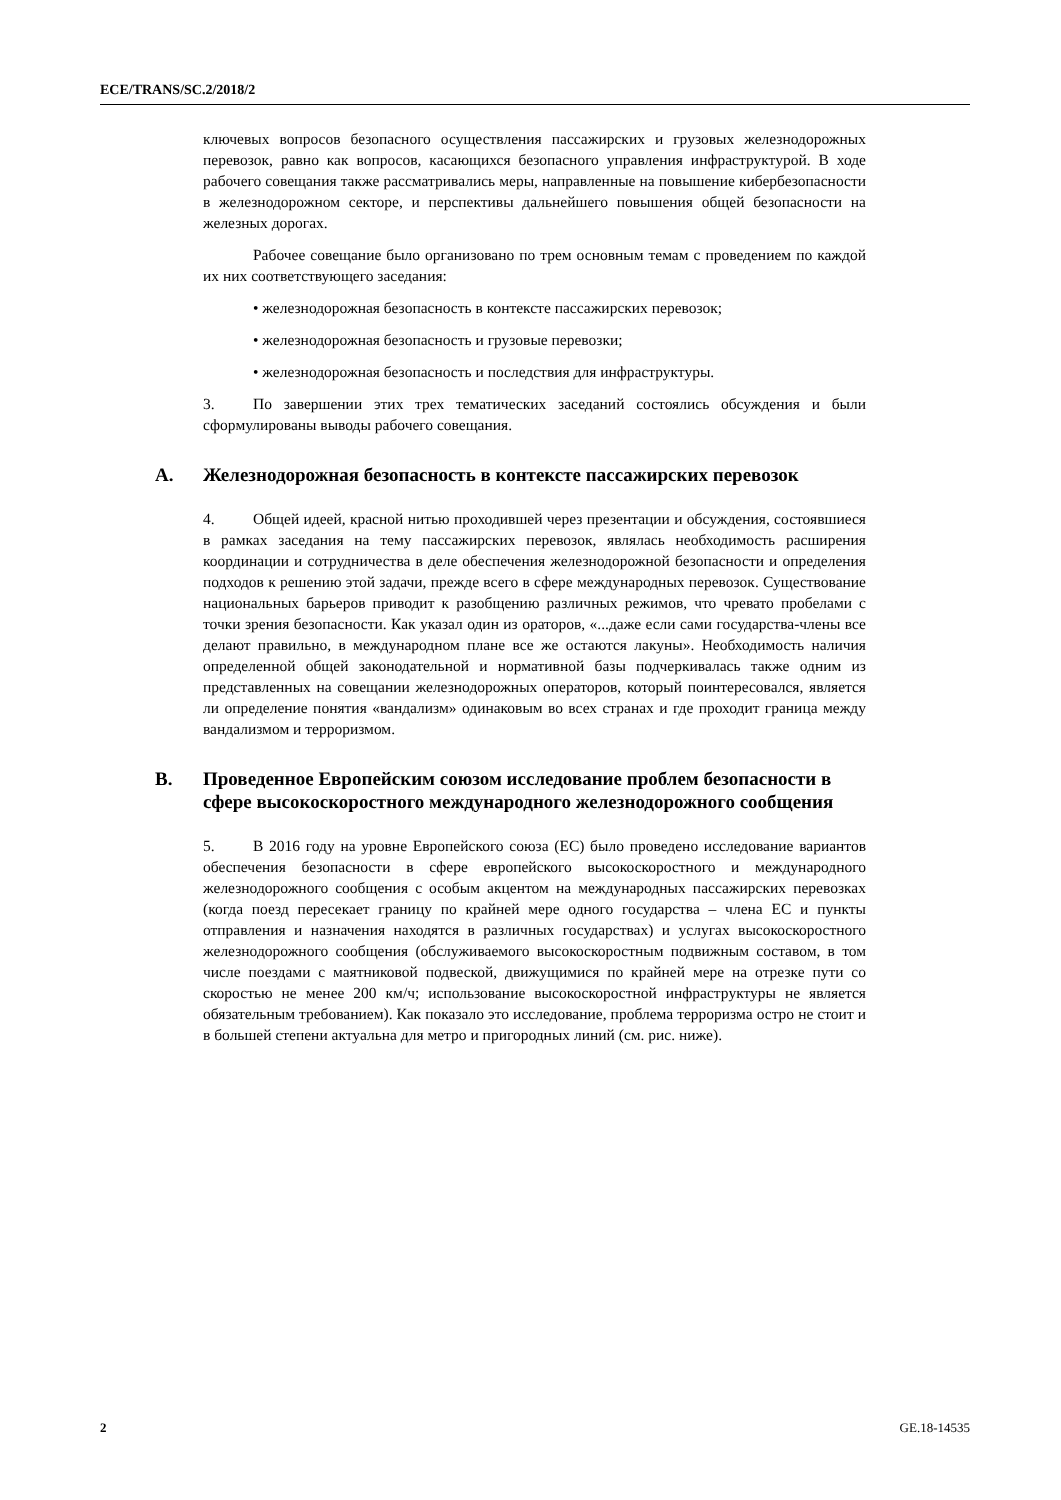ECE/TRANS/SC.2/2018/2
ключевых вопросов безопасного осуществления пассажирских и грузовых железнодорожных перевозок, равно как вопросов, касающихся безопасного управления инфраструктурой. В ходе рабочего совещания также рассматривались меры, направленные на повышение кибербезопасности в железнодорожном секторе, и перспективы дальнейшего повышения общей безопасности на железных дорогах.
Рабочее совещание было организовано по трем основным темам с проведением по каждой их них соответствующего заседания:
• железнодорожная безопасность в контексте пассажирских перевозок;
• железнодорожная безопасность и грузовые перевозки;
• железнодорожная безопасность и последствия для инфраструктуры.
3. По завершении этих трех тематических заседаний состоялись обсуждения и были сформулированы выводы рабочего совещания.
A. Железнодорожная безопасность в контексте пассажирских перевозок
4. Общей идеей, красной нитью проходившей через презентации и обсуждения, состоявшиеся в рамках заседания на тему пассажирских перевозок, являлась необходимость расширения координации и сотрудничества в деле обеспечения железнодорожной безопасности и определения подходов к решению этой задачи, прежде всего в сфере международных перевозок. Существование национальных барьеров приводит к разобщению различных режимов, что чревато пробелами с точки зрения безопасности. Как указал один из ораторов, «...даже если сами государства-члены все делают правильно, в международном плане все же остаются лакуны». Необходимость наличия определенной общей законодательной и нормативной базы подчеркивалась также одним из представленных на совещании железнодорожных операторов, который поинтересовался, является ли определение понятия «вандализм» одинаковым во всех странах и где проходит граница между вандализмом и терроризмом.
B. Проведенное Европейским союзом исследование проблем безопасности в сфере высокоскоростного международного железнодорожного сообщения
5. В 2016 году на уровне Европейского союза (ЕС) было проведено исследование вариантов обеспечения безопасности в сфере европейского высокоскоростного и международного железнодорожного сообщения с особым акцентом на международных пассажирских перевозках (когда поезд пересекает границу по крайней мере одного государства – члена ЕС и пункты отправления и назначения находятся в различных государствах) и услугах высокоскоростного железнодорожного сообщения (обслуживаемого высокоскоростным подвижным составом, в том числе поездами с маятниковой подвеской, движущимися по крайней мере на отрезке пути со скоростью не менее 200 км/ч; использование высокоскоростной инфраструктуры не является обязательным требованием). Как показало это исследование, проблема терроризма остро не стоит и в большей степени актуальна для метро и пригородных линий (см. рис. ниже).
2 GE.18-14535